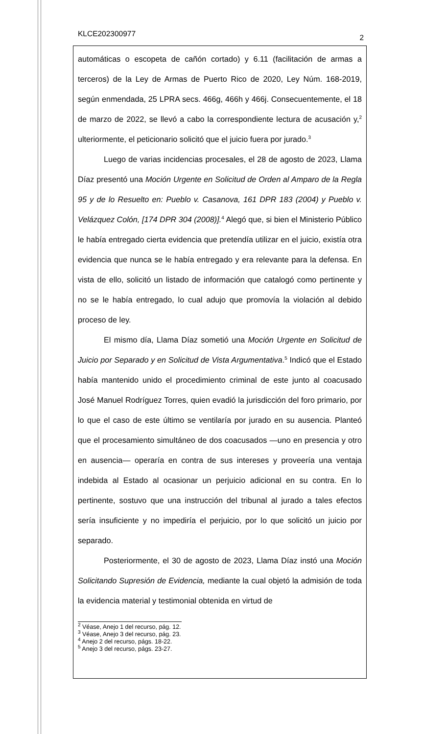KLCE202300977 2
automáticas o escopeta de cañón cortado) y 6.11 (facilitación de armas a terceros) de la Ley de Armas de Puerto Rico de 2020, Ley Núm. 168-2019, según enmendada, 25 LPRA secs. 466g, 466h y 466j. Consecuentemente, el 18 de marzo de 2022, se llevó a cabo la correspondiente lectura de acusación y,<sup>2</sup> ulteriormente, el peticionario solicitó que el juicio fuera por jurado.<sup>3</sup>
Luego de varias incidencias procesales, el 28 de agosto de 2023, Llama Díaz presentó una Moción Urgente en Solicitud de Orden al Amparo de la Regla 95 y de lo Resuelto en: Pueblo v. Casanova, 161 DPR 183 (2004) y Pueblo v. Velázquez Colón, [174 DPR 304 (2008)].<sup>4</sup> Alegó que, si bien el Ministerio Público le había entregado cierta evidencia que pretendía utilizar en el juicio, existía otra evidencia que nunca se le había entregado y era relevante para la defensa. En vista de ello, solicitó un listado de información que catalogó como pertinente y no se le había entregado, lo cual adujo que promovía la violación al debido proceso de ley.
El mismo día, Llama Díaz sometió una Moción Urgente en Solicitud de Juicio por Separado y en Solicitud de Vista Argumentativa.<sup>5</sup> Indicó que el Estado había mantenido unido el procedimiento criminal de este junto al coacusado José Manuel Rodríguez Torres, quien evadió la jurisdicción del foro primario, por lo que el caso de este último se ventilaría por jurado en su ausencia. Planteó que el procesamiento simultáneo de dos coacusados —uno en presencia y otro en ausencia— operaría en contra de sus intereses y proveería una ventaja indebida al Estado al ocasionar un perjuicio adicional en su contra. En lo pertinente, sostuvo que una instrucción del tribunal al jurado a tales efectos sería insuficiente y no impediría el perjuicio, por lo que solicitó un juicio por separado.
Posteriormente, el 30 de agosto de 2023, Llama Díaz instó una Moción Solicitando Supresión de Evidencia, mediante la cual objetó la admisión de toda la evidencia material y testimonial obtenida en virtud de
<sup>2</sup> Véase, Anejo 1 del recurso, pág. 12.
<sup>3</sup> Véase, Anejo 3 del recurso, pág. 23.
<sup>4</sup> Anejo 2 del recurso, págs. 18-22.
<sup>5</sup> Anejo 3 del recurso, págs. 23-27.